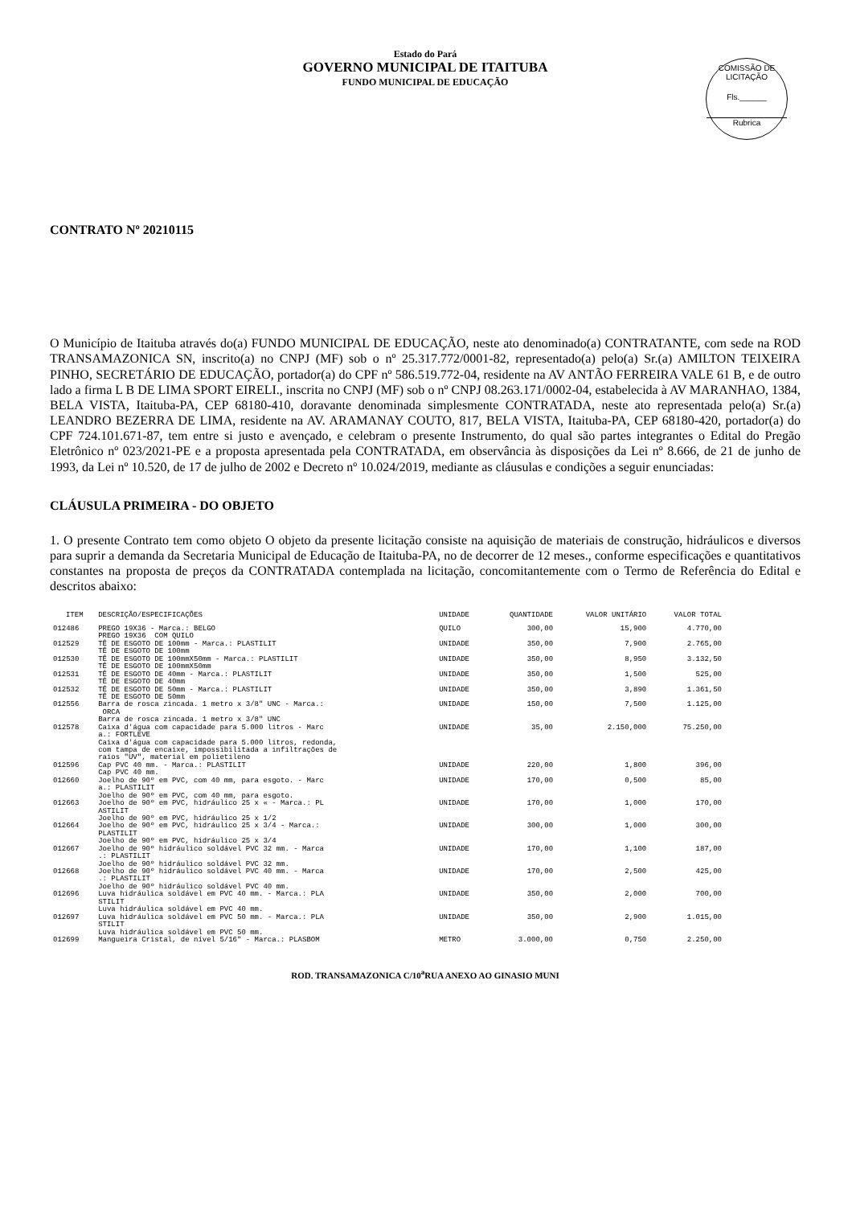Estado do Pará
GOVERNO MUNICIPAL DE ITAITUBA
FUNDO MUNICIPAL DE EDUCAÇÃO
COMISSÃO DE LICITAÇÃO
Fls.______
Rubrica
CONTRATO Nº 20210115
O Município de Itaituba através do(a) FUNDO MUNICIPAL DE EDUCAÇÃO, neste ato denominado(a) CONTRATANTE, com sede na ROD TRANSAMAZONICA SN, inscrito(a) no CNPJ (MF) sob o nº 25.317.772/0001-82, representado(a) pelo(a) Sr.(a) AMILTON TEIXEIRA PINHO, SECRETÁRIO DE EDUCAÇÃO, portador(a) do CPF nº 586.519.772-04, residente na AV ANTÃO FERREIRA VALE 61 B, e de outro lado a firma L B DE LIMA SPORT EIRELI., inscrita no CNPJ (MF) sob o nº CNPJ 08.263.171/0002-04, estabelecida à AV MARANHAO, 1384, BELA VISTA, Itaituba-PA, CEP 68180-410, doravante denominada simplesmente CONTRATADA, neste ato representada pelo(a) Sr.(a) LEANDRO BEZERRA DE LIMA, residente na AV. ARAMANAY COUTO, 817, BELA VISTA, Itaituba-PA, CEP 68180-420, portador(a) do CPF 724.101.671-87, tem entre si justo e avençado, e celebram o presente Instrumento, do qual são partes integrantes o Edital do Pregão Eletrônico nº 023/2021-PE e a proposta apresentada pela CONTRATADA, em observância às disposições da Lei nº 8.666, de 21 de junho de 1993, da Lei nº 10.520, de 17 de julho de 2002 e Decreto nº 10.024/2019, mediante as cláusulas e condições a seguir enunciadas:
CLÁUSULA PRIMEIRA - DO OBJETO
1. O presente Contrato tem como objeto O objeto da presente licitação consiste na aquisição de materiais de construção, hidráulicos e diversos para suprir a demanda da Secretaria Municipal de Educação de Itaituba-PA, no de decorrer de 12 meses., conforme especificações e quantitativos constantes na proposta de preços da CONTRATADA contemplada na licitação, concomitantemente com o Termo de Referência do Edital e descritos abaixo:
| ITEM | DESCRIÇÃO/ESPECIFICAÇÕES | UNIDADE | QUANTIDADE | VALOR UNITÁRIO | VALOR TOTAL |
| --- | --- | --- | --- | --- | --- |
| 012486 | PREGO 19X36 - Marca.: BELGO PREGO 19X36 COM QUILO | QUILO | 300,00 | 15,900 | 4.770,00 |
| 012529 | TÊ DE ESGOTO DE 100mm - Marca.: PLASTILIT TÊ DE ESGOTO DE 100mm | UNIDADE | 350,00 | 7,900 | 2.765,00 |
| 012530 | TÊ DE ESGOTO DE 100mmX50mm - Marca.: PLASTILIT TÊ DE ESGOTO DE 100mmX50mm | UNIDADE | 350,00 | 8,950 | 3.132,50 |
| 012531 | TÊ DE ESGOTO DE 40mm - Marca.: PLASTILIT TÊ DE ESGOTO DE 40mm | UNIDADE | 350,00 | 1,500 | 525,00 |
| 012532 | TÊ DE ESGOTO DE 50mm - Marca.: PLASTILIT TÊ DE ESGOTO DE 50mm | UNIDADE | 350,00 | 3,890 | 1.361,50 |
| 012556 | Barra de rosca zincada. 1 metro x 3/8" UNC - Marca.: ORCA Barra de rosca zincada. 1 metro x 3/8" UNC | UNIDADE | 150,00 | 7,500 | 1.125,00 |
| 012578 | Caixa d'água com capacidade para 5.000 litros - Marc a.: FORTLEVE Caixa d'água com capacidade para 5.000 litros, redonda, com tampa de encaixe, impossibilitada a infiltrações de raios "UV", material em polietileno | UNIDADE | 35,00 | 2.150,000 | 75.250,00 |
| 012596 | Cap PVC 40 mm. - Marca.: PLASTILIT Cap PVC 40 mm. | UNIDADE | 220,00 | 1,800 | 396,00 |
| 012660 | Joelho de 90º em PVC, com 40 mm, para esgoto. - Marc a.: PLASTILIT Joelho de 90º em PVC, com 40 mm, para esgoto. | UNIDADE | 170,00 | 0,500 | 85,00 |
| 012663 | Joelho de 90º em PVC, hidráulico 25 x « - Marca.: PL ASTILIT Joelho de 90º em PVC, hidráulico 25 x 1/2 | UNIDADE | 170,00 | 1,000 | 170,00 |
| 012664 | Joelho de 90º em PVC, hidráulico 25 x 3/4 - Marca.: PLASTILIT Joelho de 90º em PVC, hidráulico 25 x 3/4 | UNIDADE | 300,00 | 1,000 | 300,00 |
| 012667 | Joelho de 90º hidráulico soldável PVC 32 mm. - Marca .: PLASTILIT Joelho de 90º hidráulico soldável PVC 32 mm. | UNIDADE | 170,00 | 1,100 | 187,00 |
| 012668 | Joelho de 90º hidráulico soldável PVC 40 mm. - Marca .: PLASTILIT Joelho de 90º hidráulico soldável PVC 40 mm. | UNIDADE | 170,00 | 2,500 | 425,00 |
| 012696 | Luva hidráulica soldável em PVC 40 mm. - Marca.: PLA STILIT Luva hidráulica soldável em PVC 40 mm. | UNIDADE | 350,00 | 2,000 | 700,00 |
| 012697 | Luva hidráulica soldável em PVC 50 mm. - Marca.: PLA STILIT Luva hidráulica soldável em PVC 50 mm. | UNIDADE | 350,00 | 2,900 | 1.015,00 |
| 012699 | Mangueira Cristal, de nível 5/16" - Marca.: PLASBOM | METRO | 3.000,00 | 0,750 | 2.250,00 |
ROD. TRANSAMAZONICA C/10<sup>a</sup>RUA ANEXO AO GINASIO MUNI